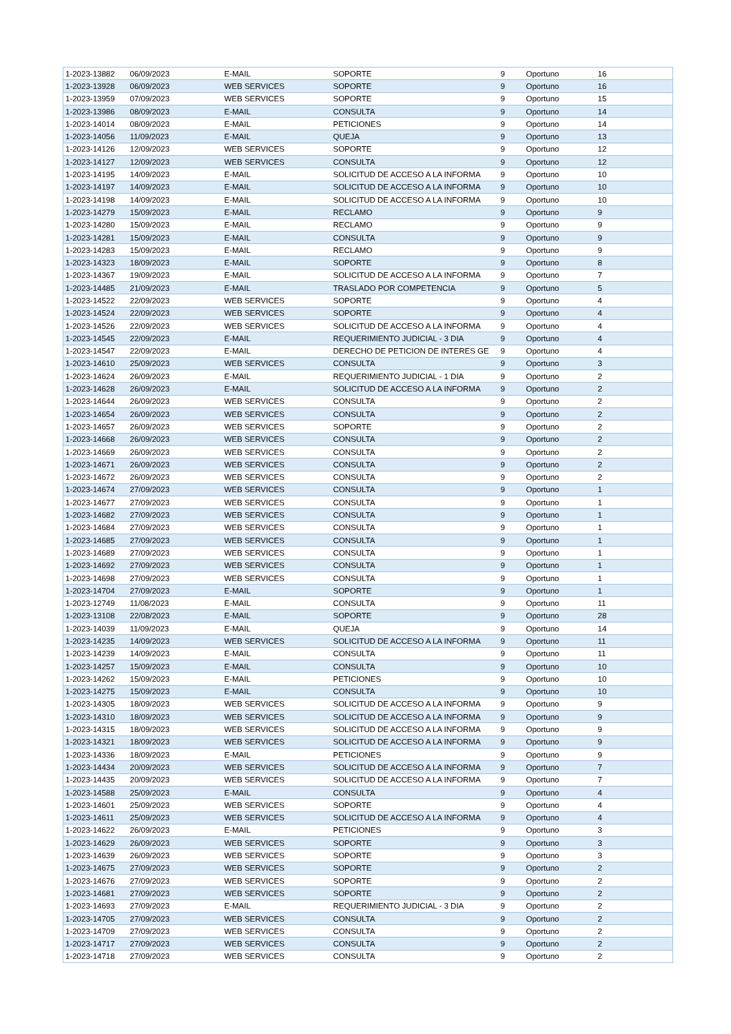| 1-2023-13882 | 06/09/2023 | E-MAIL | SOPORTE | 9 | Oportuno | 16 |
| 1-2023-13928 | 06/09/2023 | WEB SERVICES | SOPORTE | 9 | Oportuno | 16 |
| 1-2023-13959 | 07/09/2023 | WEB SERVICES | SOPORTE | 9 | Oportuno | 15 |
| 1-2023-13986 | 08/09/2023 | E-MAIL | CONSULTA | 9 | Oportuno | 14 |
| 1-2023-14014 | 08/09/2023 | E-MAIL | PETICIONES | 9 | Oportuno | 14 |
| 1-2023-14056 | 11/09/2023 | E-MAIL | QUEJA | 9 | Oportuno | 13 |
| 1-2023-14126 | 12/09/2023 | WEB SERVICES | SOPORTE | 9 | Oportuno | 12 |
| 1-2023-14127 | 12/09/2023 | WEB SERVICES | CONSULTA | 9 | Oportuno | 12 |
| 1-2023-14195 | 14/09/2023 | E-MAIL | SOLICITUD DE ACCESO A LA INFORMA | 9 | Oportuno | 10 |
| 1-2023-14197 | 14/09/2023 | E-MAIL | SOLICITUD DE ACCESO A LA INFORMA | 9 | Oportuno | 10 |
| 1-2023-14198 | 14/09/2023 | E-MAIL | SOLICITUD DE ACCESO A LA INFORMA | 9 | Oportuno | 10 |
| 1-2023-14279 | 15/09/2023 | E-MAIL | RECLAMO | 9 | Oportuno | 9 |
| 1-2023-14280 | 15/09/2023 | E-MAIL | RECLAMO | 9 | Oportuno | 9 |
| 1-2023-14281 | 15/09/2023 | E-MAIL | CONSULTA | 9 | Oportuno | 9 |
| 1-2023-14283 | 15/09/2023 | E-MAIL | RECLAMO | 9 | Oportuno | 9 |
| 1-2023-14323 | 18/09/2023 | E-MAIL | SOPORTE | 9 | Oportuno | 8 |
| 1-2023-14367 | 19/09/2023 | E-MAIL | SOLICITUD DE ACCESO A LA INFORMA | 9 | Oportuno | 7 |
| 1-2023-14485 | 21/09/2023 | E-MAIL | TRASLADO POR COMPETENCIA | 9 | Oportuno | 5 |
| 1-2023-14522 | 22/09/2023 | WEB SERVICES | SOPORTE | 9 | Oportuno | 4 |
| 1-2023-14524 | 22/09/2023 | WEB SERVICES | SOPORTE | 9 | Oportuno | 4 |
| 1-2023-14526 | 22/09/2023 | WEB SERVICES | SOLICITUD DE ACCESO A LA INFORMA | 9 | Oportuno | 4 |
| 1-2023-14545 | 22/09/2023 | E-MAIL | REQUERIMIENTO JUDICIAL - 3 DIA | 9 | Oportuno | 4 |
| 1-2023-14547 | 22/09/2023 | E-MAIL | DERECHO DE PETICION DE INTERES GE | 9 | Oportuno | 4 |
| 1-2023-14610 | 25/09/2023 | WEB SERVICES | CONSULTA | 9 | Oportuno | 3 |
| 1-2023-14624 | 26/09/2023 | E-MAIL | REQUERIMIENTO JUDICIAL - 1 DIA | 9 | Oportuno | 2 |
| 1-2023-14628 | 26/09/2023 | E-MAIL | SOLICITUD DE ACCESO A LA INFORMA | 9 | Oportuno | 2 |
| 1-2023-14644 | 26/09/2023 | WEB SERVICES | CONSULTA | 9 | Oportuno | 2 |
| 1-2023-14654 | 26/09/2023 | WEB SERVICES | CONSULTA | 9 | Oportuno | 2 |
| 1-2023-14657 | 26/09/2023 | WEB SERVICES | SOPORTE | 9 | Oportuno | 2 |
| 1-2023-14668 | 26/09/2023 | WEB SERVICES | CONSULTA | 9 | Oportuno | 2 |
| 1-2023-14669 | 26/09/2023 | WEB SERVICES | CONSULTA | 9 | Oportuno | 2 |
| 1-2023-14671 | 26/09/2023 | WEB SERVICES | CONSULTA | 9 | Oportuno | 2 |
| 1-2023-14672 | 26/09/2023 | WEB SERVICES | CONSULTA | 9 | Oportuno | 2 |
| 1-2023-14674 | 27/09/2023 | WEB SERVICES | CONSULTA | 9 | Oportuno | 1 |
| 1-2023-14677 | 27/09/2023 | WEB SERVICES | CONSULTA | 9 | Oportuno | 1 |
| 1-2023-14682 | 27/09/2023 | WEB SERVICES | CONSULTA | 9 | Oportuno | 1 |
| 1-2023-14684 | 27/09/2023 | WEB SERVICES | CONSULTA | 9 | Oportuno | 1 |
| 1-2023-14685 | 27/09/2023 | WEB SERVICES | CONSULTA | 9 | Oportuno | 1 |
| 1-2023-14689 | 27/09/2023 | WEB SERVICES | CONSULTA | 9 | Oportuno | 1 |
| 1-2023-14692 | 27/09/2023 | WEB SERVICES | CONSULTA | 9 | Oportuno | 1 |
| 1-2023-14698 | 27/09/2023 | WEB SERVICES | CONSULTA | 9 | Oportuno | 1 |
| 1-2023-14704 | 27/09/2023 | E-MAIL | SOPORTE | 9 | Oportuno | 1 |
| 1-2023-12749 | 11/08/2023 | E-MAIL | CONSULTA | 9 | Oportuno | 11 |
| 1-2023-13108 | 22/08/2023 | E-MAIL | SOPORTE | 9 | Oportuno | 28 |
| 1-2023-14039 | 11/09/2023 | E-MAIL | QUEJA | 9 | Oportuno | 14 |
| 1-2023-14235 | 14/09/2023 | WEB SERVICES | SOLICITUD DE ACCESO A LA INFORMA | 9 | Oportuno | 11 |
| 1-2023-14239 | 14/09/2023 | E-MAIL | CONSULTA | 9 | Oportuno | 11 |
| 1-2023-14257 | 15/09/2023 | E-MAIL | CONSULTA | 9 | Oportuno | 10 |
| 1-2023-14262 | 15/09/2023 | E-MAIL | PETICIONES | 9 | Oportuno | 10 |
| 1-2023-14275 | 15/09/2023 | E-MAIL | CONSULTA | 9 | Oportuno | 10 |
| 1-2023-14305 | 18/09/2023 | WEB SERVICES | SOLICITUD DE ACCESO A LA INFORMA | 9 | Oportuno | 9 |
| 1-2023-14310 | 18/09/2023 | WEB SERVICES | SOLICITUD DE ACCESO A LA INFORMA | 9 | Oportuno | 9 |
| 1-2023-14315 | 18/09/2023 | WEB SERVICES | SOLICITUD DE ACCESO A LA INFORMA | 9 | Oportuno | 9 |
| 1-2023-14321 | 18/09/2023 | WEB SERVICES | SOLICITUD DE ACCESO A LA INFORMA | 9 | Oportuno | 9 |
| 1-2023-14336 | 18/09/2023 | E-MAIL | PETICIONES | 9 | Oportuno | 9 |
| 1-2023-14434 | 20/09/2023 | WEB SERVICES | SOLICITUD DE ACCESO A LA INFORMA | 9 | Oportuno | 7 |
| 1-2023-14435 | 20/09/2023 | WEB SERVICES | SOLICITUD DE ACCESO A LA INFORMA | 9 | Oportuno | 7 |
| 1-2023-14588 | 25/09/2023 | E-MAIL | CONSULTA | 9 | Oportuno | 4 |
| 1-2023-14601 | 25/09/2023 | WEB SERVICES | SOPORTE | 9 | Oportuno | 4 |
| 1-2023-14611 | 25/09/2023 | WEB SERVICES | SOLICITUD DE ACCESO A LA INFORMA | 9 | Oportuno | 4 |
| 1-2023-14622 | 26/09/2023 | E-MAIL | PETICIONES | 9 | Oportuno | 3 |
| 1-2023-14629 | 26/09/2023 | WEB SERVICES | SOPORTE | 9 | Oportuno | 3 |
| 1-2023-14639 | 26/09/2023 | WEB SERVICES | SOPORTE | 9 | Oportuno | 3 |
| 1-2023-14675 | 27/09/2023 | WEB SERVICES | SOPORTE | 9 | Oportuno | 2 |
| 1-2023-14676 | 27/09/2023 | WEB SERVICES | SOPORTE | 9 | Oportuno | 2 |
| 1-2023-14681 | 27/09/2023 | WEB SERVICES | SOPORTE | 9 | Oportuno | 2 |
| 1-2023-14693 | 27/09/2023 | E-MAIL | REQUERIMIENTO JUDICIAL - 3 DIA | 9 | Oportuno | 2 |
| 1-2023-14705 | 27/09/2023 | WEB SERVICES | CONSULTA | 9 | Oportuno | 2 |
| 1-2023-14709 | 27/09/2023 | WEB SERVICES | CONSULTA | 9 | Oportuno | 2 |
| 1-2023-14717 | 27/09/2023 | WEB SERVICES | CONSULTA | 9 | Oportuno | 2 |
| 1-2023-14718 | 27/09/2023 | WEB SERVICES | CONSULTA | 9 | Oportuno | 2 |